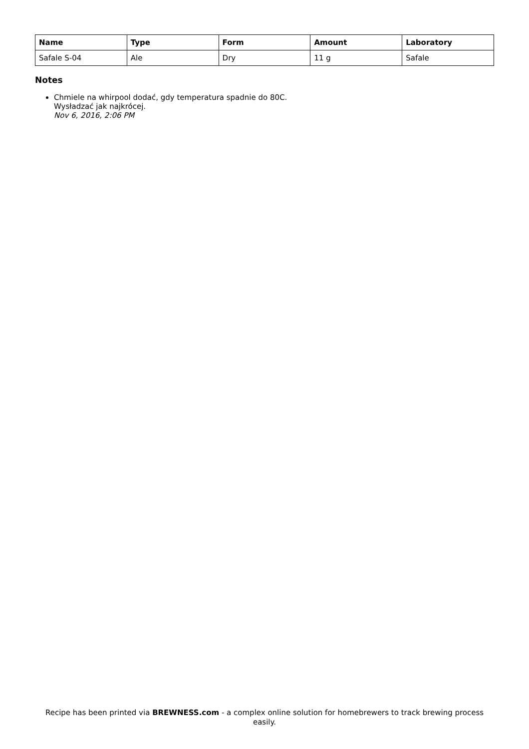| Name | Type | Form | Amount | Laboratory |
| --- | --- | --- | --- | --- |
| Safale S-04 | Ale | Dry | 11 g | Safale |
Notes
Chmiele na whirpool dodać, gdy temperatura spadnie do 80C.
Wysładzać jak najkrócej.
Nov 6, 2016, 2:06 PM
Recipe has been printed via BREWNESS.com - a complex online solution for homebrewers to track brewing process easily.